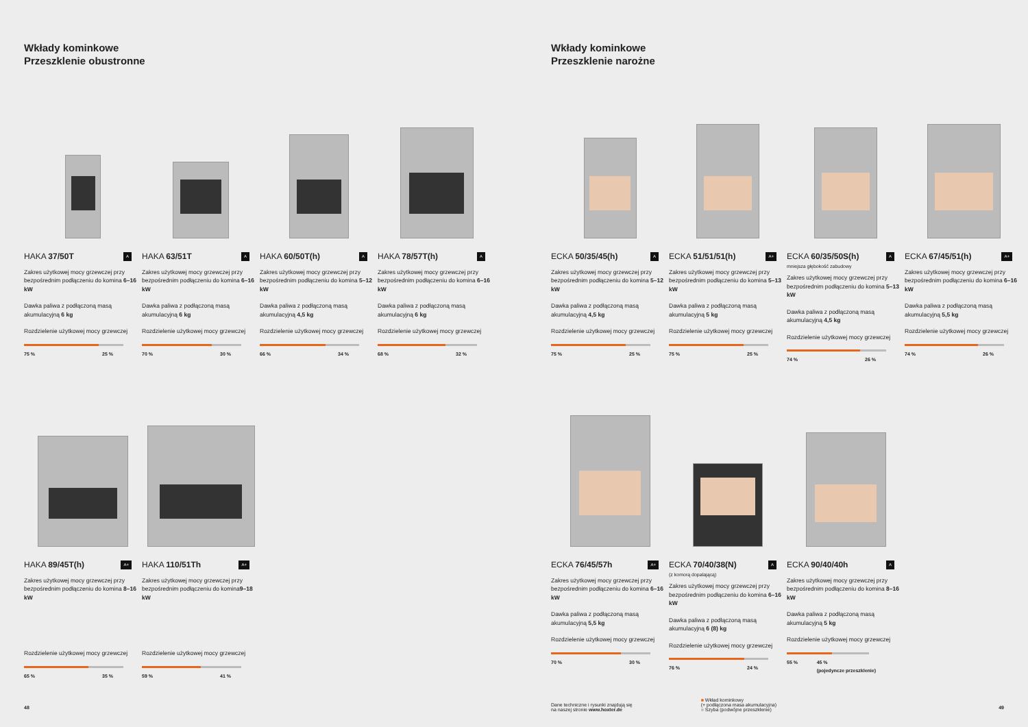Wkłady kominkowe
Przeszklenie obustronne
HAKA 37/50T A
Zakres użytkowej mocy grzewczej przy bezpośrednim podłączeniu do komina 6–16 kW
Dawka paliwa z podłączoną masą akumulacyjną 6 kg
Rozdzielenie użytkowej mocy grzewczej
75 % 25 %
HAKA 63/51T A
Zakres użytkowej mocy grzewczej przy bezpośrednim podłączeniu do komina 6–16 kW
Dawka paliwa z podłączoną masą akumulacyjną 6 kg
Rozdzielenie użytkowej mocy grzewczej
70 % 30 %
HAKA 60/50T(h) A
Zakres użytkowej mocy grzewczej przy bezpośrednim podłączeniu do komina 5–12 kW
Dawka paliwa z podłączoną masą akumulacyjną 4,5 kg
Rozdzielenie użytkowej mocy grzewczej
66 % 34 %
HAKA 78/57T(h) A
Zakres użytkowej mocy grzewczej przy bezpośrednim podłączeniu do komina 6–16 kW
Dawka paliwa z podłączoną masą akumulacyjną 6 kg
Rozdzielenie użytkowej mocy grzewczej
68 % 32 %
HAKA 89/45T(h) A+
Zakres użytkowej mocy grzewczej przy bezpośrednim podłączeniu do komina 8–16 kW
Rozdzielenie użytkowej mocy grzewczej
65 % 35 %
HAKA 110/51Th A+
Zakres użytkowej mocy grzewczej przy bezpośrednim podłączeniu do komina9–18 kW
Rozdzielenie użytkowej mocy grzewczej
59 % 41 %
48
Wkłady kominkowe
Przeszklenie narożne
ECKA 50/35/45(h) A
Zakres użytkowej mocy grzewczej przy bezpośrednim podłączeniu do komina 5–12 kW
Dawka paliwa z podłączoną masą akumulacyjną 4,5 kg
Rozdzielenie użytkowej mocy grzewczej
75 % 25 %
ECKA 51/51/51(h) A+
Zakres użytkowej mocy grzewczej przy bezpośrednim podłączeniu do komina 5–13 kW
Dawka paliwa z podłączoną masą akumulacyjną 5 kg
Rozdzielenie użytkowej mocy grzewczej
75 % 25 %
ECKA 60/35/50S(h) A
mniejsza głębokość zabudowy
Zakres użytkowej mocy grzewczej przy bezpośrednim podłączeniu do komina 5–13 kW
Dawka paliwa z podłączoną masą akumulacyjną 4,5 kg
Rozdzielenie użytkowej mocy grzewczej
74 % 26 %
ECKA 67/45/51(h) A+
Zakres użytkowej mocy grzewczej przy bezpośrednim podłączeniu do komina 6–16 kW
Dawka paliwa z podłączoną masą akumulacyjną 5,5 kg
Rozdzielenie użytkowej mocy grzewczej
74 % 26 %
ECKA 76/45/57h A+
Zakres użytkowej mocy grzewczej przy bezpośrednim podłączeniu do komina 6–16 kW
Dawka paliwa z podłączoną masą akumulacyjną 5,5 kg
Rozdzielenie użytkowej mocy grzewczej
70 % 30 %
ECKA 70/40/38(N) A
(z komorą dopalającą)
Zakres użytkowej mocy grzewczej przy bezpośrednim podłączeniu do komina 6–16 kW
Dawka paliwa z podłączoną masą akumulacyjną 6 (8) kg
Rozdzielenie użytkowej mocy grzewczej
76 % 24 %
ECKA 90/40/40h A
Zakres użytkowej mocy grzewczej przy bezpośrednim podłączeniu do komina 8–16 kW
Dawka paliwa z podłączoną masą akumulacyjną 5 kg
Rozdzielenie użytkowej mocy grzewczej
55 % 45 %
(pojedyncze przeszklenie)
Dane techniczne i rysunki znajdują się
na naszej stronie www.hoxter.de
■ Wkład kominkowy
(+ podłączona masa akumulacyjna)
■ Szyba (podwójne przeszklenie)
49